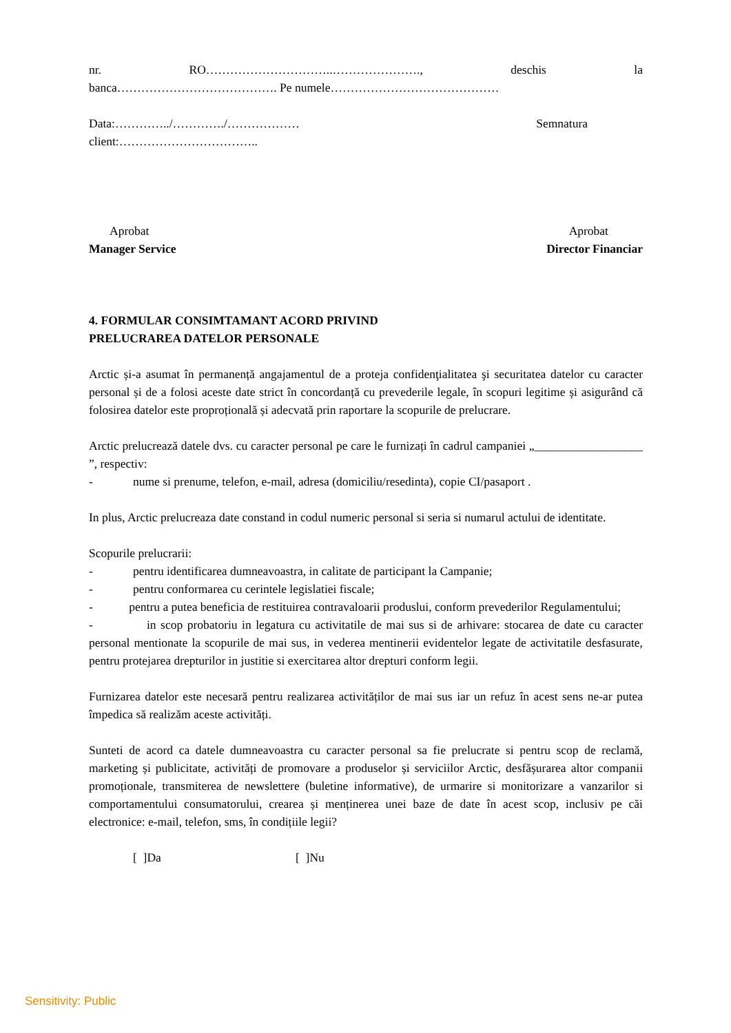nr. RO…………………………..…………………., deschis la
banca…………………………………. Pe numele……………………………………
Data:…………../…………./……………… Semnatura
client:……………………………..
Aprobat Aprobat
Manager Service Director Financiar
4. FORMULAR CONSIMTAMANT ACORD PRIVIND
PRELUCRAREA DATELOR PERSONALE
Arctic și-a asumat în permanență angajamentul de a proteja confidenţialitatea şi securitatea datelor cu caracter personal și de a folosi aceste date strict în concordanță cu prevederile legale, în scopuri legitime și asigurând că folosirea datelor este proproțională și adecvată prin raportare la scopurile de prelucrare.
Arctic prelucrează datele dvs. cu caracter personal pe care le furnizați în cadrul campaniei „__________________ ”, respectiv:
- nume si prenume, telefon, e-mail, adresa (domiciliu/resedinta), copie CI/pasaport .
In plus, Arctic prelucreaza date constand in codul numeric personal si seria si numarul actului de identitate.
Scopurile prelucrarii:
- pentru identificarea dumneavoastra, in calitate de participant la Campanie;
- pentru conformarea cu cerintele legislatiei fiscale;
- pentru a putea beneficia de restituirea contravaloarii produslui, conform prevederilor Regulamentului;
- in scop probatoriu in legatura cu activitatile de mai sus si de arhivare: stocarea de date cu caracter personal mentionate la scopurile de mai sus, in vederea mentinerii evidentelor legate de activitatile desfasurate, pentru protejarea drepturilor in justitie si exercitarea altor drepturi conform legii.
Furnizarea datelor este necesară pentru realizarea activităților de mai sus iar un refuz în acest sens ne-ar putea împedica să realizăm aceste activități.
Sunteti de acord ca datele dumneavoastra cu caracter personal sa fie prelucrate si pentru scop de reclamă, marketing și publicitate, activități de promovare a produselor și serviciilor Arctic, desfășurarea altor companii promoționale, transmiterea de newslettere (buletine informative), de urmarire si monitorizare a vanzarilor si comportamentului consumatorului, crearea și menținerea unei baze de date în acest scop, inclusiv pe căi electronice: e-mail, telefon, sms, în condițiile legii?
[ ]Da [ ]Nu
Sensitivity: Public